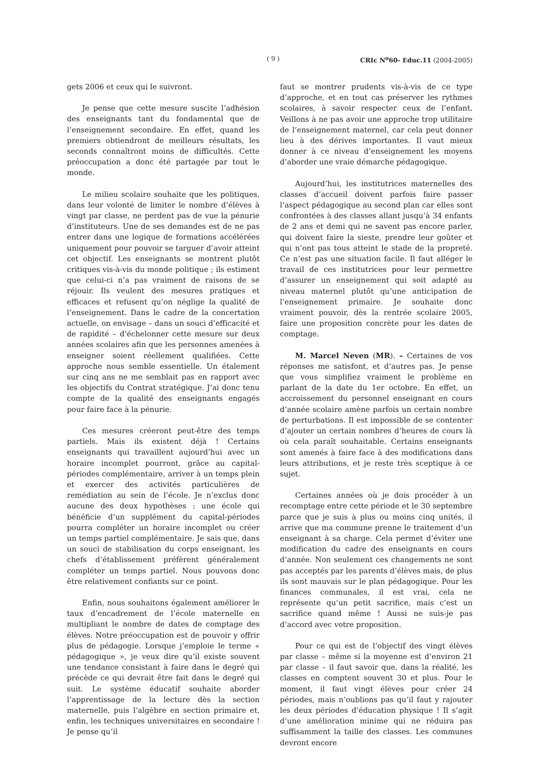( 9 ) CRIc N<sup>o</sup>60- Educ.11 (2004-2005)
gets 2006 et ceux qui le suivront.
Je pense que cette mesure suscite l’adhésion des enseignants tant du fondamental que de l’enseignement secondaire. En effet, quand les premiers obtiendront de meilleurs résultats, les seconds connaîtront moins de difficultés. Cette préoccupation a donc été partagée par tout le monde.
Le milieu scolaire souhaite que les politiques, dans leur volonté de limiter le nombre d’élèves à vingt par classe, ne perdent pas de vue la pénurie d’instituteurs. Une de ses demandes est de ne pas entrer dans une logique de formations accélérées uniquement pour pouvoir se targuer d’avoir atteint cet objectif. Les enseignants se montrent plutôt critiques vis-à-vis du monde politique ; ils estiment que celui-ci n’a pas vraiment de raisons de se réjouir. Ils veulent des mesures pratiques et efficaces et refusent qu’on néglige la qualité de l’enseignement. Dans le cadre de la concertation actuelle, on envisage – dans un souci d’efficacité et de rapidité – d’échelonner cette mesure sur deux années scolaires afin que les personnes amenées à enseigner soient réellement qualifiées. Cette approche nous semble essentielle. Un étalement sur cinq ans ne me semblait pas en rapport avec les objectifs du Contrat stratégique. J’ai donc tenu compte de la qualité des enseignants engagés pour faire face à la pénurie.
Ces mesures créeront peut-être des temps partiels. Mais ils existent déjà ! Certains enseignants qui travaillent aujourd’hui avec un horaire incomplet pourront, grâce au capital-périodes complémentaire, arriver à un temps plein et exercer des activités particulières de remédiation au sein de l’école. Je n’exclus donc aucune des deux hypothèses : une école qui bénéficie d’un supplément du capital-périodes pourra compléter un horaire incomplet ou créer un temps partiel complémentaire. Je sais que, dans un souci de stabilisation du corps enseignant, les chefs d’établissement préfèrent généralement compléter un temps partiel. Nous pouvons donc être relativement confiants sur ce point.
Enfin, nous souhaitons également améliorer le taux d’encadrement de l’école maternelle en multipliant le nombre de dates de comptage des élèves. Notre préoccupation est de pouvoir y offrir plus de pédagogie. Lorsque j’emploie le terme « pédagogique », je veux dire qu’il existe souvent une tendance consistant à faire dans le degré qui précède ce qui devrait être fait dans le degré qui suit. Le système éducatif souhaite aborder l’apprentissage de la lecture dès la section maternelle, puis l’algèbre en section primaire et, enfin, les techniques universitaires en secondaire ! Je pense qu’il
faut se montrer prudents vis-à-vis de ce type d’approche, et en tout cas préserver les rythmes scolaires, à savoir respecter ceux de l’enfant. Veillons à ne pas avoir une approche trop utilitaire de l’enseignement maternel, car cela peut donner lieu à des dérives importantes. Il vaut mieux donner à ce niveau d’enseignement les moyens d’aborder une vraie démarche pédagogique.
Aujourd’hui, les institutrices maternelles des classes d’accueil doivent parfois faire passer l’aspect pédagogique au second plan car elles sont confrontées à des classes allant jusqu’à 34 enfants de 2 ans et demi qui ne savent pas encore parler, qui doivent faire la sieste, prendre leur goûter et qui n’ont pas tous atteint le stade de la propreté. Ce n’est pas une situation facile. Il faut alléger le travail de ces institutrices pour leur permettre d’assurer un enseignement qui soit adapté au niveau maternel plutôt qu’une anticipation de l’enseignement primaire. Je souhaite donc vraiment pouvoir, dès la rentrée scolaire 2005, faire une proposition concrète pour les dates de comptage.
M. Marcel Neven (MR). – Certaines de vos réponses me satisfont, et d’autres pas. Je pense que vous simplifiez vraiment le problème en parlant de la date du 1er octobre. En effet, un accroissement du personnel enseignant en cours d’année scolaire amène parfois un certain nombre de perturbations. Il est impossible de se contenter d’ajouter un certain nombres d’heures de cours là où cela paraît souhaitable. Certains enseignants sont amenés à faire face à des modifications dans leurs attributions, et je reste très sceptique à ce sujet.
Certaines années où je dois procéder à un recomptage entre cette période et le 30 septembre parce que je suis à plus ou moins cinq unités, il arrive que ma commune prenne le traitement d’un enseignant à sa charge. Cela permet d’éviter une modification du cadre des enseignants en cours d’année. Non seulement ces changements ne sont pas acceptés par les parents d’élèves mais, de plus ils sont mauvais sur le plan pédagogique. Pour les finances communales, il est vrai, cela ne représente qu’un petit sacrifice, mais c’est un sacrifice quand même ! Aussi ne suis-je pas d’accord avec votre proposition.
Pour ce qui est de l’objectif des vingt élèves par classe – même si la moyenne est d’environ 21 par classe – il faut savoir que, dans la réalité, les classes en comptent souvent 30 et plus. Pour le moment, il faut vingt élèves pour créer 24 périodes, mais n’oublions pas qu’il faut y rajouter les deux périodes d’éducation physique ! Il s’agit d’une amélioration minime qui ne réduira pas suffisamment la taille des classes. Les communes devront encore